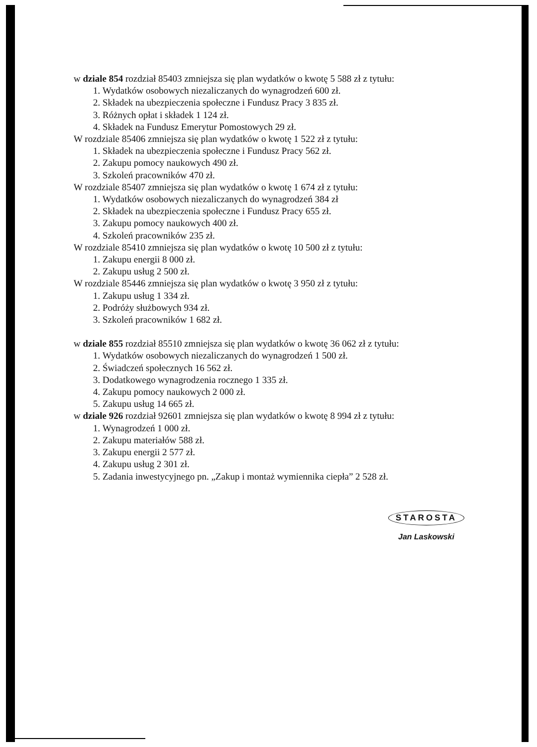w dziale 854 rozdział 85403 zmniejsza się plan wydatków o kwotę 5 588 zł z tytułu:
1. Wydatków osobowych niezaliczanych do wynagrodzeń 600 zł.
2. Składek na ubezpieczenia społeczne i Fundusz Pracy 3 835 zł.
3. Różnych opłat i składek 1 124 zł.
4. Składek na Fundusz Emerytur Pomostowych 29 zł.
W rozdziale 85406 zmniejsza się plan wydatków o kwotę 1 522 zł z tytułu:
1. Składek na ubezpieczenia społeczne i Fundusz Pracy 562 zł.
2. Zakupu pomocy naukowych 490 zł.
3. Szkoleń pracowników 470 zł.
W rozdziale 85407 zmniejsza się plan wydatków o kwotę 1 674 zł z tytułu:
1. Wydatków osobowych niezaliczanych do wynagrodzeń 384 zł
2. Składek na ubezpieczenia społeczne i Fundusz Pracy 655 zł.
3. Zakupu pomocy naukowych 400 zł.
4. Szkoleń pracowników 235 zł.
W rozdziale 85410 zmniejsza się plan wydatków o kwotę 10 500 zł z tytułu:
1. Zakupu energii 8 000 zł.
2. Zakupu usług 2 500 zł.
W rozdziale 85446 zmniejsza się plan wydatków o kwotę 3 950 zł z tytułu:
1. Zakupu usług 1 334 zł.
2. Podróży służbowych 934 zł.
3. Szkoleń pracowników 1 682 zł.
w dziale 855 rozdział 85510 zmniejsza się plan wydatków o kwotę 36 062 zł z tytułu:
1. Wydatków osobowych niezaliczanych do wynagrodzeń 1 500 zł.
2. Świadczeń społecznych 16 562 zł.
3. Dodatkowego wynagrodzenia rocznego 1 335 zł.
4. Zakupu pomocy naukowych 2 000 zł.
5. Zakupu usług 14 665 zł.
w dziale 926 rozdział 92601 zmniejsza się plan wydatków o kwotę 8 994 zł z tytułu:
1. Wynagrodzeń 1 000 zł.
2. Zakupu materiałów 588 zł.
3. Zakupu energii 2 577 zł.
4. Zakupu usług 2 301 zł.
5. Zadania inwestycyjnego pn. „Zakup i montaż wymiennika ciepła” 2 528 zł.
STAROSTA
Jan Laskowski